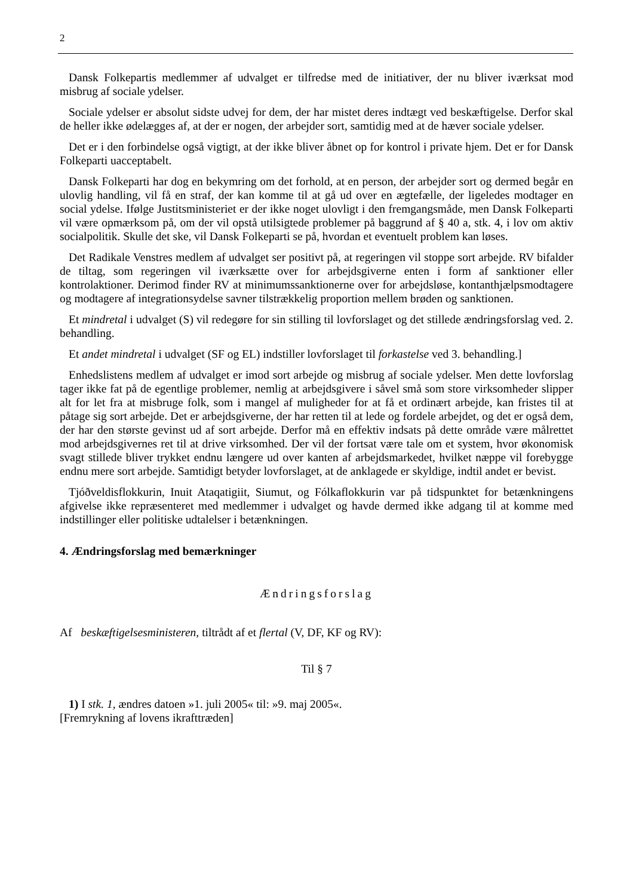2
Dansk Folkepartis medlemmer af udvalget er tilfredse med de initiativer, der nu bliver iværksat mod misbrug af sociale ydelser.
Sociale ydelser er absolut sidste udvej for dem, der har mistet deres indtægt ved beskæftigelse. Derfor skal de heller ikke ødelægges af, at der er nogen, der arbejder sort, samtidig med at de hæver sociale ydelser.
Det er i den forbindelse også vigtigt, at der ikke bliver åbnet op for kontrol i private hjem. Det er for Dansk Folkeparti uacceptabelt.
Dansk Folkeparti har dog en bekymring om det forhold, at en person, der arbejder sort og dermed begår en ulovlig handling, vil få en straf, der kan komme til at gå ud over en ægtefælle, der ligeledes modtager en social ydelse. Ifølge Justitsministeriet er der ikke noget ulovligt i den fremgangsmåde, men Dansk Folkeparti vil være opmærksom på, om der vil opstå utilsigtede problemer på baggrund af § 40 a, stk. 4, i lov om aktiv socialpolitik. Skulle det ske, vil Dansk Folkeparti se på, hvordan et eventuelt problem kan løses.
Det Radikale Venstres medlem af udvalget ser positivt på, at regeringen vil stoppe sort arbejde. RV bifalder de tiltag, som regeringen vil iværksætte over for arbejdsgiverne enten i form af sanktioner eller kontrolaktioner. Derimod finder RV at minimumssanktionerne over for arbejdsløse, kontanthjælpsmodtagere og modtagere af integrationsydelse savner tilstrækkelig proportion mellem brøden og sanktionen.
Et mindretal i udvalget (S) vil redegøre for sin stilling til lovforslaget og det stillede ændringsforslag ved. 2. behandling.
Et andet mindretal i udvalget (SF og EL) indstiller lovforslaget til forkastelse ved 3. behandling.]
Enhedslistens medlem af udvalget er imod sort arbejde og misbrug af sociale ydelser. Men dette lovforslag tager ikke fat på de egentlige problemer, nemlig at arbejdsgivere i såvel små som store virksomheder slipper alt for let fra at misbruge folk, som i mangel af muligheder for at få et ordinært arbejde, kan fristes til at påtage sig sort arbejde. Det er arbejdsgiverne, der har retten til at lede og fordele arbejdet, og det er også dem, der har den største gevinst ud af sort arbejde. Derfor må en effektiv indsats på dette område være målrettet mod arbejdsgivernes ret til at drive virksomhed. Der vil der fortsat være tale om et system, hvor økonomisk svagt stillede bliver trykket endnu længere ud over kanten af arbejdsmarkedet, hvilket næppe vil forebygge endnu mere sort arbejde. Samtidigt betyder lovforslaget, at de anklagede er skyldige, indtil andet er bevist.
Tjóðveldisflokkurin, Inuit Ataqatigiit, Siumut, og Fólkaflokkurin var på tidspunktet for betænkningens afgivelse ikke repræsenteret med medlemmer i udvalget og havde dermed ikke adgang til at komme med indstillinger eller politiske udtalelser i betænkningen.
4. Ændringsforslag med bemærkninger
Ændringsforslag
Af beskæftigelsesministeren, tiltrådt af et flertal (V, DF, KF og RV):
Til § 7
1) I stk. 1, ændres datoen »1. juli 2005« til: »9. maj 2005«.
[Fremrykning af lovens ikrafttræden]